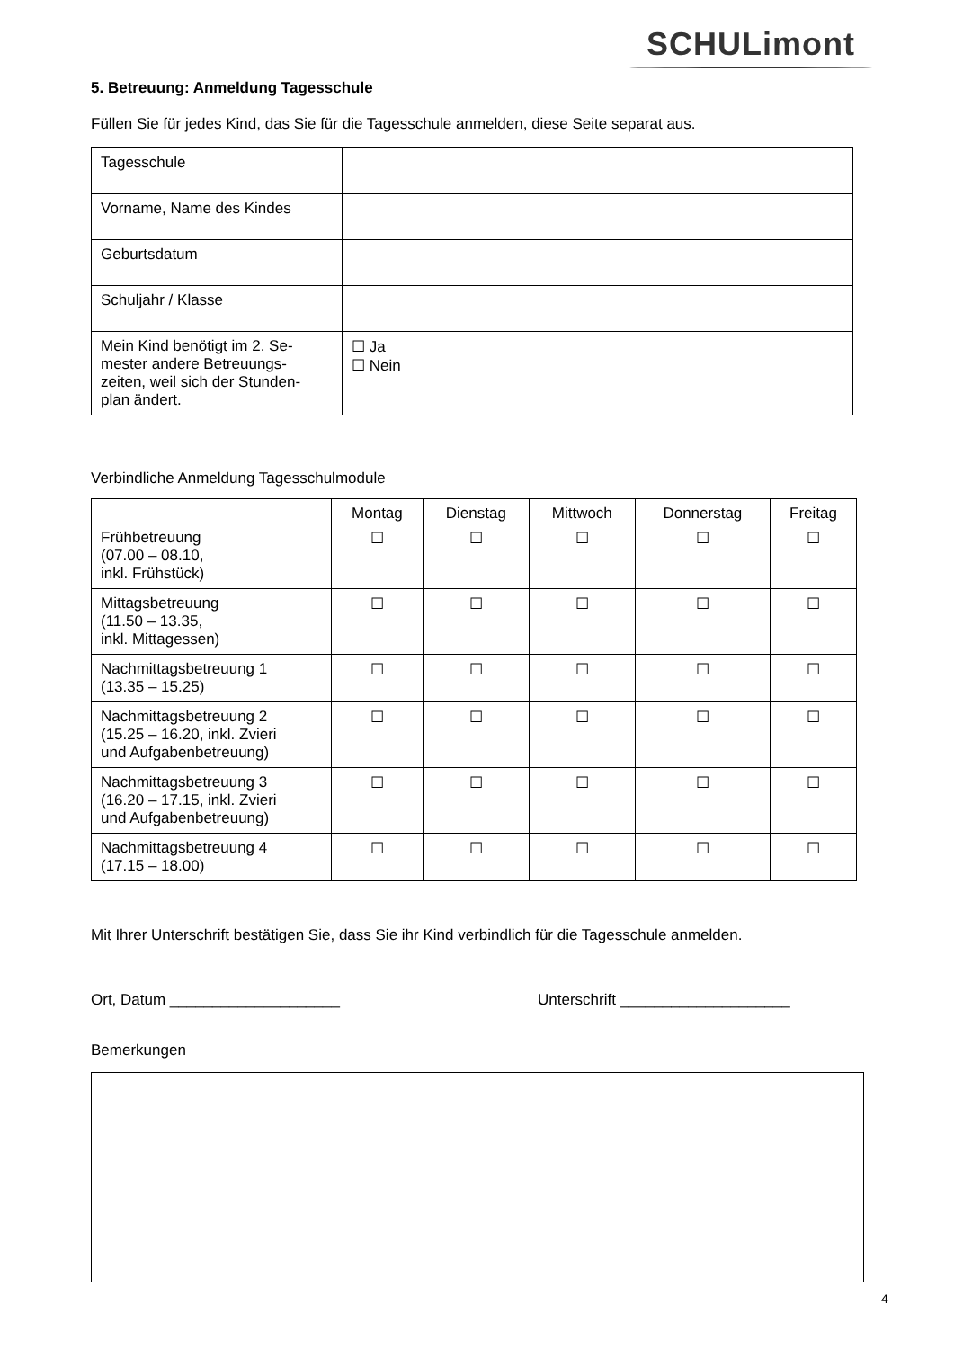SCHULimont
5. Betreuung: Anmeldung Tagesschule
Füllen Sie für jedes Kind, das Sie für die Tagesschule anmelden, diese Seite separat aus.
| Tagesschule | |
| Vorname, Name des Kindes | |
| Geburtsdatum | |
| Schuljahr / Klasse | |
| Mein Kind benötigt im 2. Se- mester andere Betreuungs- zeiten, weil sich der Stunden- plan ändert. | ☐ Ja ☐ Nein |
Verbindliche Anmeldung Tagesschulmodule
| | Montag | Dienstag | Mittwoch | Donnerstag | Freitag |
| --- | --- | --- | --- | --- | --- |
| Frühbetreuung (07.00 – 08.10, inkl. Frühstück) | ☐ | ☐ | ☐ | ☐ | ☐ |
| Mittagsbetreuung (11.50 – 13.35, inkl. Mittagessen) | ☐ | ☐ | ☐ | ☐ | ☐ |
| Nachmittagsbetreuung 1 (13.35 – 15.25) | ☐ | ☐ | ☐ | ☐ | ☐ |
| Nachmittagsbetreuung 2 (15.25 – 16.20, inkl. Zvieri und Aufgabenbetreuung) | ☐ | ☐ | ☐ | ☐ | ☐ |
| Nachmittagsbetreuung 3 (16.20 – 17.15, inkl. Zvieri und Aufgabenbetreuung) | ☐ | ☐ | ☐ | ☐ | ☐ |
| Nachmittagsbetreuung 4 (17.15 – 18.00) | ☐ | ☐ | ☐ | ☐ | ☐ |
Mit Ihrer Unterschrift bestätigen Sie, dass Sie ihr Kind verbindlich für die Tagesschule anmelden.
Ort, Datum ____________________ Unterschrift ____________________
Bemerkungen
4